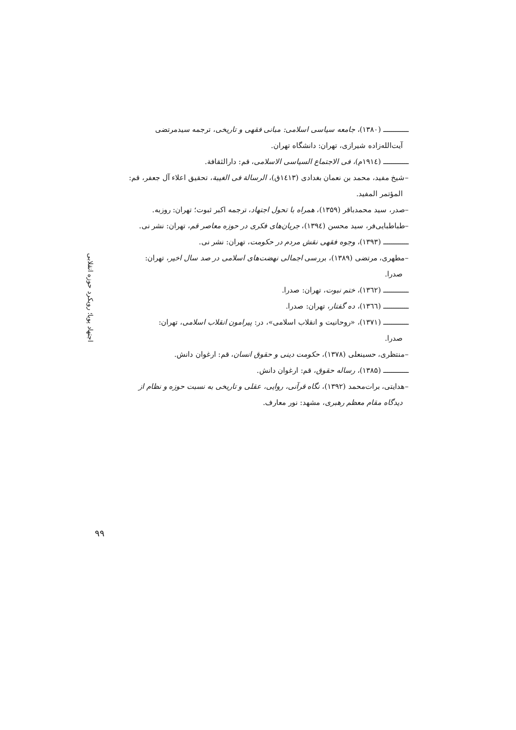ـــــــــــــ (۱۳۸۰)، جامعه سیاسی اسلامی: مبانی فقهی و تاریخی، ترجمه سیدمرتضی
آیت‌الله‌زاده شیرازی، تهران: دانشگاه تهران.
ـــــــــــــ (۱۹۱٤م)، فی الاجتماع السیاسی الاسلامی، قم: دارالثقافة.
–شیخ مفید، محمد بن نعمان بغدادی (۱٤۱۳ق)، الرسالة فی الغیبة، تحقیق اعلاء آل جعفر، قم:
المؤتمر المفید.
–صدر، سید محمدباقر (۱۳۵۹)، همراه با تحول اجتهاد، ترجمه اکبر ثبوت؛ تهران: روزبه.
–طباطبایی‌فر، سید محسن (۱۳۹٤)، جریان‌های فکری در حوزه معاصر قم، تهران: نشر نی.
ـــــــــــــ (۱۳۹۳)، وجوه فقهی نقش مردم در حکومت، تهران: نشر نی.
–مطهری، مرتضی (۱۳۸۹)، بررسی اجمالی نهضت‌های اسلامی در صد سال اخیر، تهران:
صدرا.
ـــــــــــــ (۱۳٦۲)، ختم نبوت، تهران: صدرا.
ـــــــــــــ (۱۳٦٦)، ده گفتار، تهران: صدرا.
ـــــــــــــ (۱۳۷۱)، «روحانیت و انقلاب اسلامی»، در: پیرامون انقلاب اسلامی، تهران:
صدرا.
–منتظری، حسینعلی (۱۳۷۸)، حکومت دینی و حقوق انسان، قم: ارغوان دانش.
ـــــــــــــ (۱۳۸۵)، رساله حقوق، قم: ارغوان دانش.
–هدایتی، برات‌محمد (۱۳۹۲)، نگاه قرآنی، روایی، عقلی و تاریخی به نسبت حوزه و نظام از
دیدگاه مقام معظم رهبری، مشهد: نور معارف.
اجتهاد پویا؛ رویکرد حوزه انقلابی
۹۹